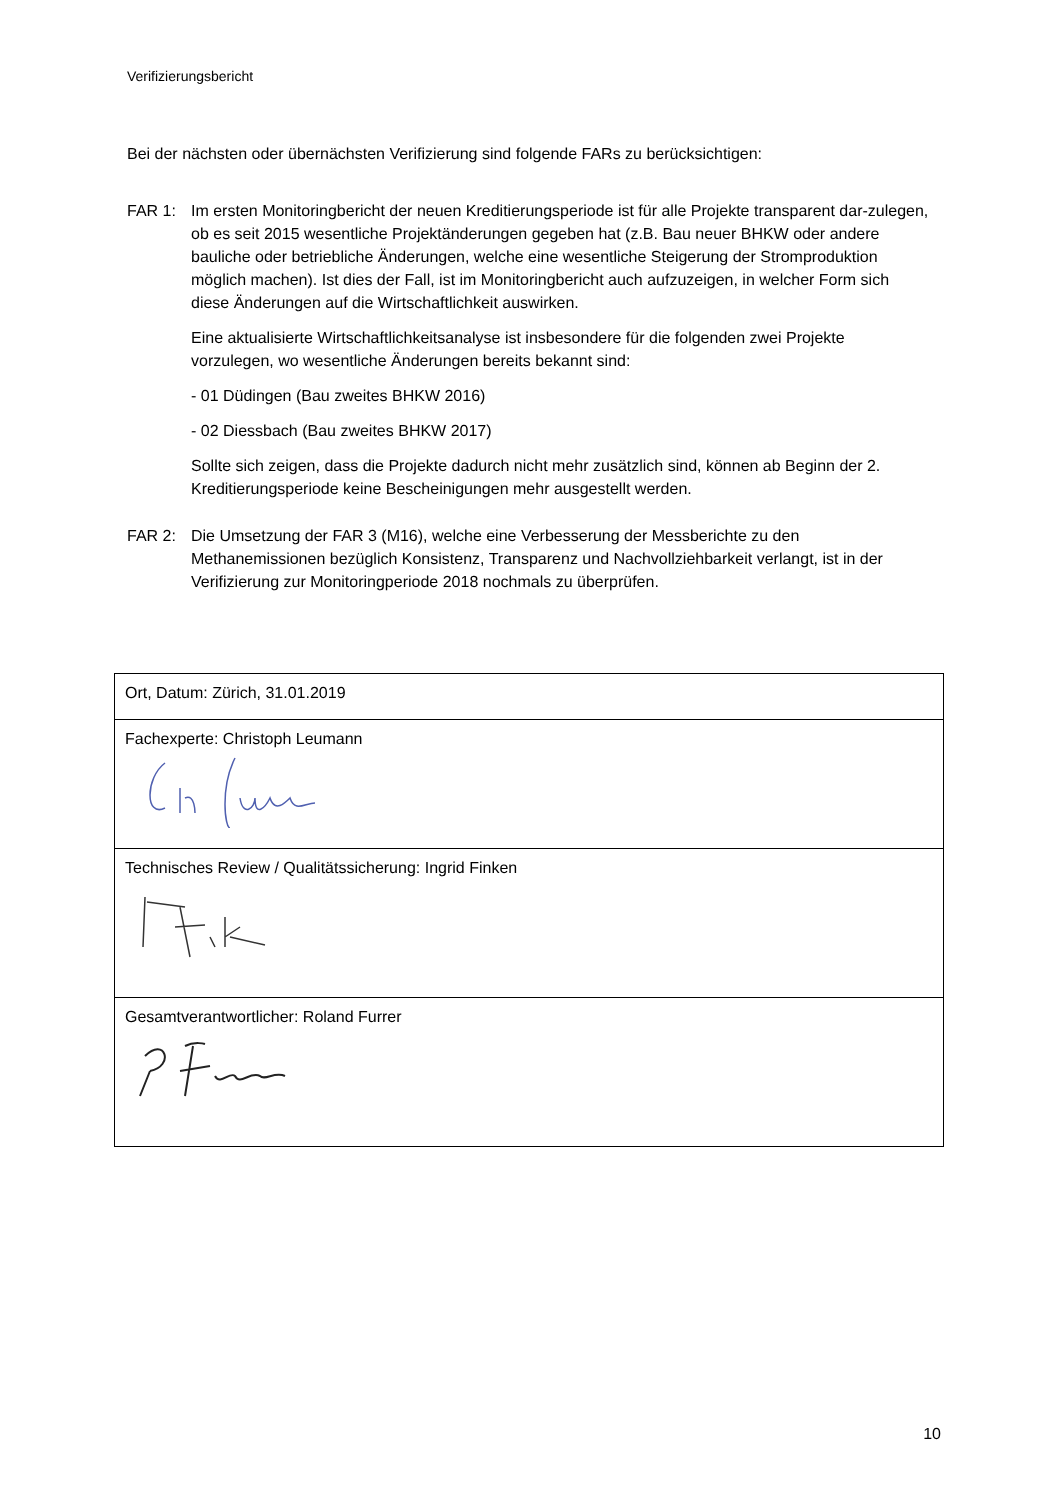Verifizierungsbericht
Bei der nächsten oder übernächsten Verifizierung sind folgende FARs zu berücksichtigen:
FAR 1: Im ersten Monitoringbericht der neuen Kreditierungsperiode ist für alle Projekte transparent dar-zulegen, ob es seit 2015 wesentliche Projektänderungen gegeben hat (z.B. Bau neuer BHKW oder andere bauliche oder betriebliche Änderungen, welche eine wesentliche Steigerung der Stromproduktion möglich machen). Ist dies der Fall, ist im Monitoringbericht auch aufzuzeigen, in welcher Form sich diese Änderungen auf die Wirtschaftlichkeit auswirken.
Eine aktualisierte Wirtschaftlichkeitsanalyse ist insbesondere für die folgenden zwei Projekte vorzulegen, wo wesentliche Änderungen bereits bekannt sind:
- 01 Düdingen (Bau zweites BHKW 2016)
- 02 Diessbach (Bau zweites BHKW 2017)
Sollte sich zeigen, dass die Projekte dadurch nicht mehr zusätzlich sind, können ab Beginn der 2. Kreditierungsperiode keine Bescheinigungen mehr ausgestellt werden.
FAR 2: Die Umsetzung der FAR 3 (M16), welche eine Verbesserung der Messberichte zu den Methanemissionen bezüglich Konsistenz, Transparenz und Nachvollziehbarkeit verlangt, ist in der Verifizierung zur Monitoringperiode 2018 nochmals zu überprüfen.
| Ort, Datum: Zürich, 31.01.2019 |
| Fachexperte: Christoph Leumann |
| Technisches Review / Qualitätssicherung: Ingrid Finken |
| Gesamtverantwortlicher: Roland Furrer |
10